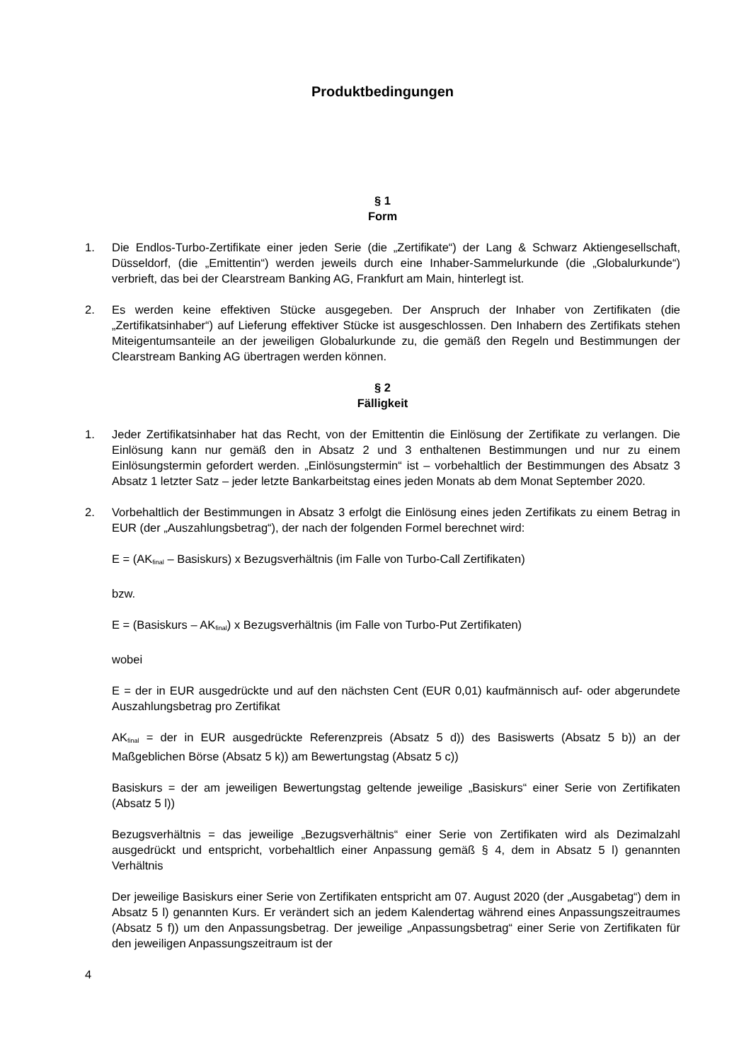Produktbedingungen
§ 1
Form
1. Die Endlos-Turbo-Zertifikate einer jeden Serie (die „Zertifikate“) der Lang & Schwarz Aktiengesellschaft, Düsseldorf, (die „Emittentin“) werden jeweils durch eine Inhaber-Sammelurkunde (die „Globalurkunde“) verbrieft, das bei der Clearstream Banking AG, Frankfurt am Main, hinterlegt ist.
2. Es werden keine effektiven Stücke ausgegeben. Der Anspruch der Inhaber von Zertifikaten (die „Zertifikatsinhaber“) auf Lieferung effektiver Stücke ist ausgeschlossen. Den Inhabern des Zertifikats stehen Miteigentumsanteile an der jeweiligen Globalurkunde zu, die gemäß den Regeln und Bestimmungen der Clearstream Banking AG übertragen werden können.
§ 2
Fälligkeit
1. Jeder Zertifikatsinhaber hat das Recht, von der Emittentin die Einlösung der Zertifikate zu verlangen. Die Einlösung kann nur gemäß den in Absatz 2 und 3 enthaltenen Bestimmungen und nur zu einem Einlösungstermin gefordert werden. „Einlösungstermin“ ist – vorbehaltlich der Bestimmungen des Absatz 3 Absatz 1 letzter Satz – jeder letzte Bankarbeitstag eines jeden Monats ab dem Monat September 2020.
2. Vorbehaltlich der Bestimmungen in Absatz 3 erfolgt die Einlösung eines jeden Zertifikats zu einem Betrag in EUR (der „Auszahlungsbetrag“), der nach der folgenden Formel berechnet wird:
E = (AK<sub>final</sub> – Basiskurs) x Bezugsverhältnis (im Falle von Turbo-Call Zertifikaten)
bzw.
E = (Basiskurs – AK<sub>final</sub>) x Bezugsverhältnis (im Falle von Turbo-Put Zertifikaten)
wobei
E = der in EUR ausgedrückte und auf den nächsten Cent (EUR 0,01) kaufmännisch auf- oder abgerundete Auszahlungsbetrag pro Zertifikat
AK<sub>final</sub> = der in EUR ausgedrückte Referenzpreis (Absatz 5 d)) des Basiswerts (Absatz 5 b)) an der Maßgeblichen Börse (Absatz 5 k)) am Bewertungstag (Absatz 5 c))
Basiskurs = der am jeweiligen Bewertungstag geltende jeweilige „Basiskurs“ einer Serie von Zertifikaten (Absatz 5 l))
Bezugsverhältnis = das jeweilige „Bezugsverhältnis“ einer Serie von Zertifikaten wird als Dezimalzahl ausgedrückt und entspricht, vorbehaltlich einer Anpassung gemäß § 4, dem in Absatz 5 l) genannten Verhältnis
Der jeweilige Basiskurs einer Serie von Zertifikaten entspricht am 07. August 2020 (der „Ausgabetag“) dem in Absatz 5 l) genannten Kurs. Er verändert sich an jedem Kalendertag während eines Anpassungszeitraumes (Absatz 5 f)) um den Anpassungsbetrag. Der jeweilige „Anpassungsbetrag“ einer Serie von Zertifikaten für den jeweiligen Anpassungszeitraum ist der
4